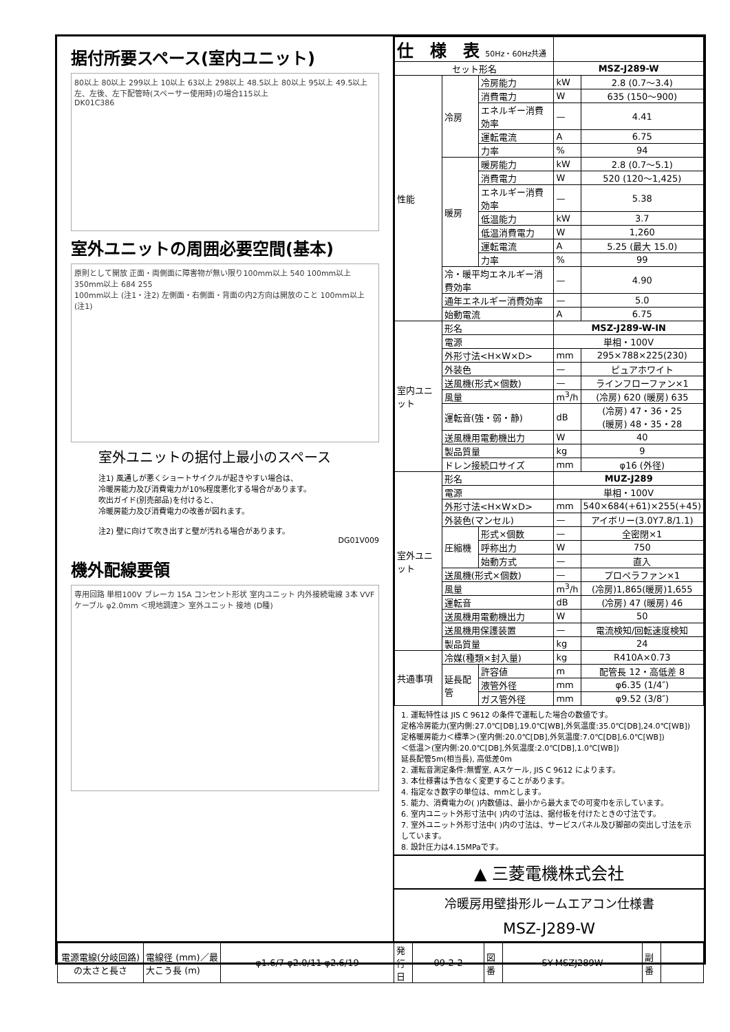据付所要スペース(室内ユニット)
80以上 80以上 299以上 10以上 63以上 298以上 48.5以上 80以上 95以上 49.5以上
左、左後、左下配管時(スペーサー使用時)の場合115以上
DK01C386
室外ユニットの周囲必要空間(基本)
原則として開放 正面・両側面に障害物が無い限り100mm以上 540 100mm以上 350mm以上 684 255
100mm以上 (注1・注2) 左側面・右側面・背面の内2方向は開放のこと 100mm以上 (注1)
室外ユニットの据付上最小のスペース
注1) 風通しが悪くショートサイクルが起きやすい場合は、
冷暖房能力及び消費電力が10%程度悪化する場合があります。
吹出ガイド(別売部品)を付けると、
冷暖房能力及び消費電力の改善が図れます。
注2) 壁に向けて吹き出すと壁が汚れる場合があります。
DG01V009
機外配線要領
専用回路 単相100V ブレーカ 15A コンセント形状 室内ユニット 内外接続電線 3本 VVFケーブル φ2.0mm ＜現地調達＞ 室外ユニット 接地 (D種)
| 仕 様 表 50Hz・60Hz共通 | | | | |
| --- | --- | --- | --- | --- |
| セット形名 | | | MSZ-J289-W | |
| 性能 | 冷房 | 冷房能力 | kW | 2.8 (0.7〜3.4) |
| | | 消費電力 | W | 635 (150〜900) |
| | | エネルギー消費効率 | — | 4.41 |
| | | 運転電流 | A | 6.75 |
| | | 力率 | % | 94 |
| | 暖房 | 暖房能力 | kW | 2.8 (0.7〜5.1) |
| | | 消費電力 | W | 520 (120〜1,425) |
| | | エネルギー消費効率 | — | 5.38 |
| | | 低温能力 | kW | 3.7 |
| | | 低温消費電力 | W | 1,260 |
| | | 運転電流 | A | 5.25 (最大 15.0) |
| | | 力率 | % | 99 |
| | 冷・暖平均エネルギー消費効率 | | — | 4.90 |
| | 通年エネルギー消費効率 | | — | 5.0 |
| | 始動電流 | | A | 6.75 |
| 室内ユニット | 形名 | | MSZ-J289-W-IN | |
| | 電源 | | 単相・100V | |
| | 外形寸法<H×W×D> | | mm | 295×788×225(230) |
| | 外装色 | | — | ピュアホワイト |
| | 送風機(形式×個数) | | — | ラインフローファン×1 |
| | 風量 | | m<sup>3</sup>/h | (冷房) 620 (暖房) 635 |
| | 運転音(強・弱・静) | | dB | (冷房) 47・36・25 (暖房) 48・35・28 |
| | 送風機用電動機出力 | | W | 40 |
| | 製品質量 | | kg | 9 |
| | ドレン接続口サイズ | | mm | φ16 (外径) |
| 室外ユニット | 形名 | | MUZ-J289 | |
| | 電源 | | 単相・100V | |
| | 外形寸法<H×W×D> | | mm | 540×684(+61)×255(+45) |
| | 外装色(マンセル) | | — | アイボリー(3.0Y7.8/1.1) |
| | 圧縮機 | 形式×個数 | — | 全密閉×1 |
| | | 呼称出力 | W | 750 |
| | | 始動方式 | — | 直入 |
| | 送風機(形式×個数) | | — | プロペラファン×1 |
| | 風量 | | m<sup>3</sup>/h | (冷房)1,865(暖房)1,655 |
| | 運転音 | | dB | (冷房) 47 (暖房) 46 |
| | 送風機用電動機出力 | | W | 50 |
| | 送風機用保護装置 | | — | 電流検知/回転速度検知 |
| | 製品質量 | | kg | 24 |
| 共通事項 | 冷媒(種類×封入量) | | kg | R410A×0.73 |
| | 延長配管 | 許容値 | m | 配管長 12・高低差 8 |
| | | 液管外径 | mm | φ6.35 (1/4″) |
| | | ガス管外径 | mm | φ9.52 (3/8″) |
1. 運転特性は JIS C 9612 の条件で運転した場合の数値です。
定格冷房能力(室内側:27.0℃[DB],19.0℃[WB],外気温度:35.0℃[DB],24.0℃[WB])
定格暖房能力＜標準＞(室内側:20.0℃[DB],外気温度:7.0℃[DB],6.0℃[WB])
＜低温＞(室内側:20.0℃[DB],外気温度:2.0℃[DB],1.0℃[WB])
延長配管5m(相当長), 高低差0m
2. 運転音測定条件:無響室, Aスケール, JIS C 9612 によります。
3. 本仕様書は予告なく変更することがあります。
4. 指定なき数字の単位は、mmとします。
5. 能力、消費電力の( )内数値は、最小から最大までの可変巾を示しています。
6. 室内ユニット外形寸法中( )内の寸法は、据付板を付けたときの寸法です。
7. 室外ユニット外形寸法中( )内の寸法は、サービスパネル及び脚部の突出し寸法を示しています。
8. 設計圧力は4.15MPaです。
▲ 三菱電機株式会社
冷暖房用壁掛形ルームエアコン仕様書
MSZ-J289-W
| 電源電線(分岐回路)の太さと長さ | 電線径 (mm)／最大こう長 (m) | φ1.6/7 φ2.0/11 φ2.6/19 | 発行日 | 09-2-2 | 図番 | SY-MSZJ289W | 副番 | |